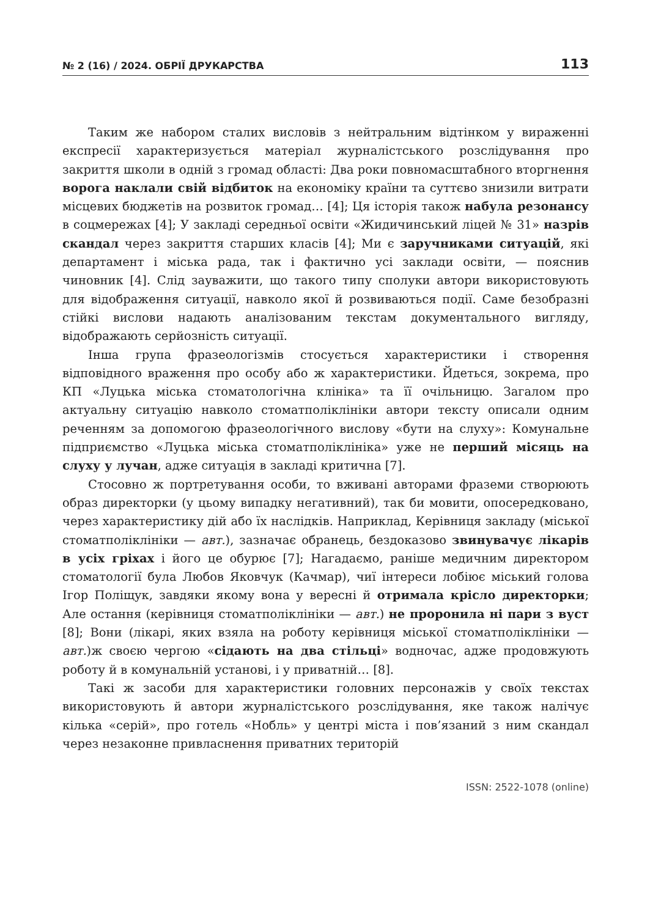№ 2 (16) / 2024. ОБРІЇ ДРУКАРСТВА 113
Таким же набором сталих висловів з нейтральним відтінком у вираженні експресії характеризується матеріал журналістського розслідування про закриття школи в одній з громад області: Два роки повномасштабного вторгнення ворога наклали свій відбиток на економіку країни та суттєво знизили витрати місцевих бюджетів на розвиток громад… [4]; Ця історія також набула резонансу в соцмережах [4]; У закладі середньої освіти «Жидичинський ліцей № 31» назрів скандал через закриття старших класів [4]; Ми є заручниками ситуацій, які департамент і міська рада, так і фактично усі заклади освіти, — пояснив чиновник [4]. Слід зауважити, що такого типу сполуки автори використовують для відображення ситуації, навколо якої й розвиваються події. Саме безобразні стійкі вислови надають аналізованим текстам документального вигляду, відображають серйозність ситуації.
Інша група фразеологізмів стосується характеристики і створення відповідного враження про особу або ж характеристики. Йдеться, зокрема, про КП «Луцька міська стоматологічна клініка» та її очільницю. Загалом про актуальну ситуацію навколо стоматполіклініки автори тексту описали одним реченням за допомогою фразеологічного вислову «бути на слуху»: Комунальне підприємство «Луцька міська стоматполіклініка» уже не перший місяць на слуху у лучан, адже ситуація в закладі критична [7].
Стосовно ж портретування особи, то вживані авторами фраземи створюють образ директорки (у цьому випадку негативний), так би мовити, опосередковано, через характеристику дій або їх наслідків. Наприклад, Керівниця закладу (міської стоматполіклініки — авт.), зазначає обранець, бездоказово звинувачує лікарів в усіх гріхах і його це обурює [7]; Нагадаємо, раніше медичним директором стоматології була Любов Яковчук (Качмар), чиї інтереси лобіює міський голова Ігор Поліщук, завдяки якому вона у вересні й отримала крісло директорки; Але остання (керівниця стоматполіклініки — авт.) не проронила ні пари з вуст [8]; Вони (лікарі, яких взяла на роботу керівниця міської стоматполіклініки — авт.)ж своєю чергою «сідають на два стільці» водночас, адже продовжують роботу й в комунальній установі, і у приватній… [8].
Такі ж засоби для характеристики головних персонажів у своїх текстах використовують й автори журналістського розслідування, яке також налічує кілька «серій», про готель «Нобль» у центрі міста і пов’язаний з ним скандал через незаконне привласнення приватних територій
ISSN: 2522-1078 (online)